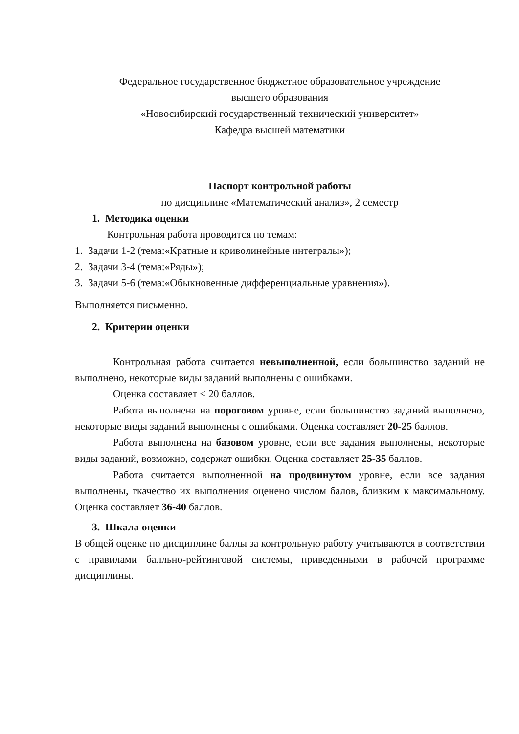Федеральное государственное бюджетное образовательное учреждение
высшего образования
«Новосибирский государственный технический университет»
Кафедра высшей математики
Паспорт контрольной работы
по дисциплине «Математический анализ», 2 семестр
1. Методика оценки
Контрольная работа проводится по темам:
1. Задачи 1-2 (тема:«Кратные и криволинейные интегралы»);
2. Задачи 3-4 (тема:«Ряды»);
3. Задачи 5-6 (тема:«Обыкновенные дифференциальные уравнения»).
Выполняется письменно.
2. Критерии оценки
Контрольная работа считается невыполненной, если большинство заданий не выполнено, некоторые виды заданий выполнены с ошибками.
Оценка составляет < 20 баллов.
Работа выполнена на пороговом уровне, если большинство заданий выполнено, некоторые виды заданий выполнены с ошибками. Оценка составляет 20-25 баллов.
Работа выполнена на базовом уровне, если все задания выполнены, некоторые виды заданий, возможно, содержат ошибки. Оценка составляет 25-35 баллов.
Работа считается выполненной на продвинутом уровне, если все задания выполнены, ткачество их выполнения оценено числом балов, близким к максимальному. Оценка составляет 36-40 баллов.
3. Шкала оценки
В общей оценке по дисциплине баллы за контрольную работу учитываются в соответствии с правилами балльно-рейтинговой системы, приведенными в рабочей программе дисциплины.